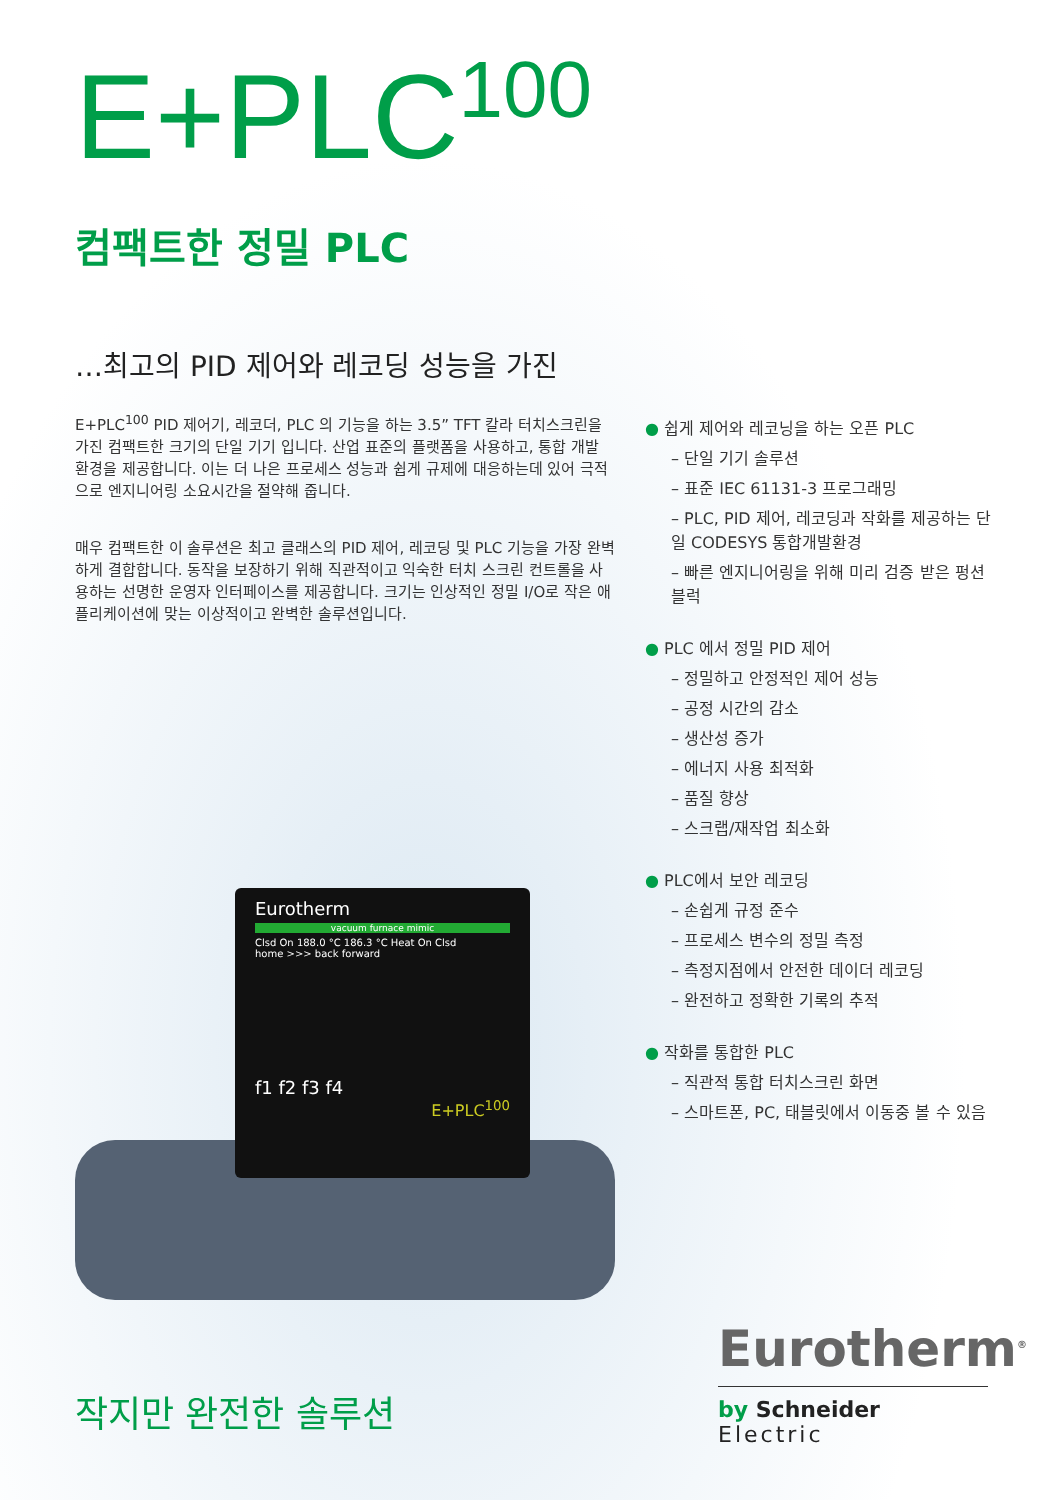E+PLC<sup>100</sup>
컴팩트한 정밀 PLC
…최고의 PID 제어와 레코딩 성능을 가진
E+PLC<sup>100</sup> PID 제어기, 레코더, PLC 의 기능을 하는 3.5” TFT 칼라 터치스크린을 가진 컴팩트한 크기의 단일 기기 입니다. 산업 표준의 플랫폼을 사용하고, 통합 개발 환경을 제공합니다. 이는 더 나은 프로세스 성능과 쉽게 규제에 대응하는데 있어 극적으로 엔지니어링 소요시간을 절약해 줍니다.
매우 컴팩트한 이 솔루션은 최고 클래스의 PID 제어, 레코딩 및 PLC 기능을 가장 완벽하게 결합합니다. 동작을 보장하기 위해 직관적이고 익숙한 터치 스크린 컨트롤을 사용하는 선명한 운영자 인터페이스를 제공합니다. 크기는 인상적인 정밀 I/O로 작은 애플리케이션에 맞는 이상적이고 완벽한 솔루션입니다.
Eurotherm
vacuum furnace mimic
Clsd On 188.0 °C 186.3 °C Heat On Clsd
home >>> back forward
f1 f2 f3 f4
E+PLC<sup>100</sup>
● 쉽게 제어와 레코닝을 하는 오픈 PLC
– 단일 기기 솔루션
– 표준 IEC 61131-3 프로그래밍
– PLC, PID 제어, 레코딩과 작화를 제공하는 단일 CODESYS 통합개발환경
– 빠른 엔지니어링을 위해 미리 검증 받은 펑션 블럭
● PLC 에서 정밀 PID 제어
– 정밀하고 안정적인 제어 성능
– 공정 시간의 감소
– 생산성 증가
– 에너지 사용 최적화
– 품질 향상
– 스크랩/재작업 최소화
● PLC에서 보안 레코딩
– 손쉽게 규정 준수
– 프로세스 변수의 정밀 측정
– 측정지점에서 안전한 데이더 레코딩
– 완전하고 정확한 기록의 추적
● 작화를 통합한 PLC
– 직관적 통합 터치스크린 화면
– 스마트폰, PC, 태블릿에서 이동중 볼 수 있음
작지만 완전한 솔루션
Eurotherm<sup>®</sup>
by Schneider Electric